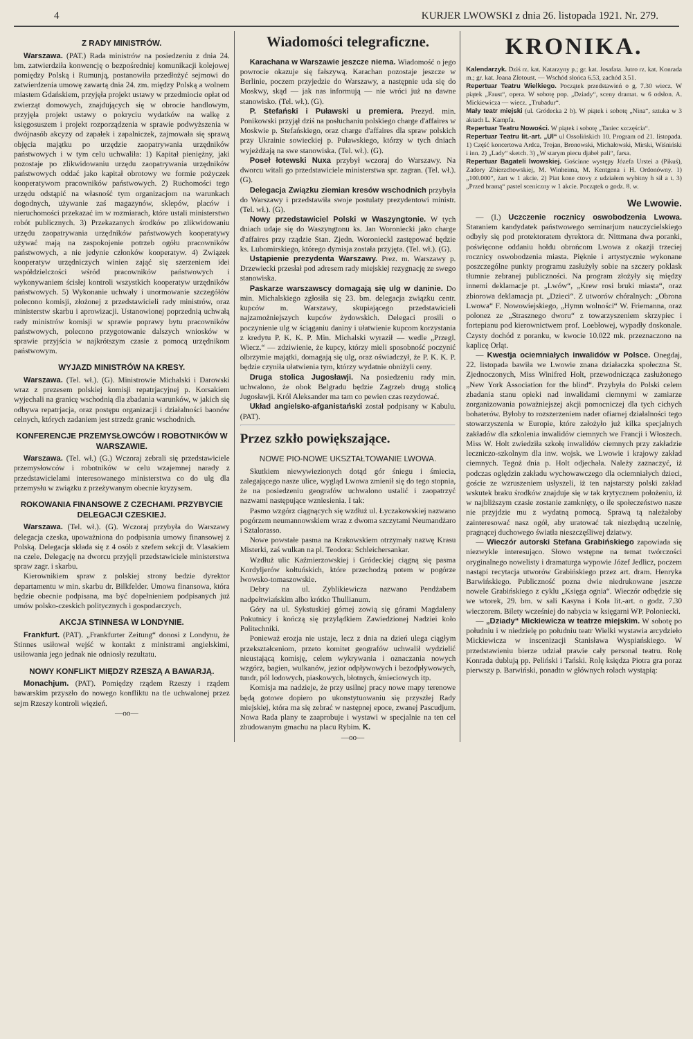4 KURJER LWOWSKI z dnia 26. listopada 1921. Nr. 279.
Z RADY MINISTRÓW.
Warszawa. (PAT.) Rada ministrów na posiedzeniu z dnia 24. bm. zatwierdziła konwencję o bezpośredniej komunikacji kolejowej pomiędzy Polską i Rumunją, postanowiła przedłożyć sejmowi do zatwierdzenia umowę zawartą dnia 24. zm. między Polską a wolnem miastem Gdańskiem, przyjęła projekt ustawy w przedmiocie opłat od zwierząt domowych, znajdujących się w obrocie handlowym, przyjęła projekt ustawy o pokryciu wydatków na walkę z księgosuszem i projekt rozporządzenia w sprawie podwyższenia w dwójnasób akcyzy od zapałek i zapalniczek, zajmowała się sprawą objęcia majątku po urzędzie zaopatrywania urzędników państwowych i w tym celu uchwaliła: 1) Kapitał pieniężny, jaki pozostaje po zlikwidowaniu urzędu zaopatrywania urzędników państwowych oddać jako kapitał obrotowy we formie pożyczek kooperatywom pracowników państwowych. 2) Ruchomości tego urzędu odstąpić na własność tym organizacjom na warunkach dogodnych, używanie zaś magazynów, sklepów, placów i nieruchomości przekazać im w rozmiarach, które ustali ministerstwo robót publicznych. 3) Przekazanych środków po zlikwidowaniu urzędu zaopatrywania urzędników państwowych kooperatywy używać mają na zaspokojenie potrzeb ogółu pracowników państwowych, a nie jedynie członków kooperatyw. 4) Związek kooperatyw urzędniczych winien zająć się szerzeniem idei współdzielczości wśród pracowników państwowych i wykonywaniem ścisłej kontroli wszystkich kooperatyw urzędników państwowych. 5) Wykonanie uchwały i unormowanie szczegółów polecono komisji, złożonej z przedstawicieli rady ministrów, oraz ministerstw skarbu i aprowizacji. Ustanowionej poprzednią uchwałą rady ministrów komisji w sprawie poprawy bytu pracowników państwowych, polecono przygotowanie dalszych wniosków w sprawie przyjścia w najkrótszym czasie z pomocą urzędnikom państwowym.
WYJAZD MINISTRÓW NA KRESY.
Warszawa. (Tel. wł.). (G). Ministrowie Michalski i Darowski wraz z prezesem polskiej komisji repatrjacyjnej p. Korsakiem wyjechali na granicę wschodnią dla zbadania warunków, w jakich się odbywa repatrjacja, oraz postępu organizacji i działalności baonów celnych, których zadaniem jest strzedz granic wschodnich.
KONFERENCJE PRZEMYSŁOWCÓW I ROBOTNIKÓW W WARSZAWIE.
Warszawa. (Tel. wł.) (G.) Wczoraj zebrali się przedstawiciele przemysłowców i robotników w celu wzajemnej narady z przedstawicielami interesowanego ministerstwa co do ulg dla przemysłu w związku z przeżywanym obecnie kryzysem.
ROKOWANIA FINANSOWE Z CZECHAMI. PRZYBYCIE DELEGACJI CZESKIEJ.
Warszawa. (Tel. wł.). (G). Wczoraj przybyła do Warszawy delegacja czeska, upoważniona do podpisania umowy finansowej z Polską. Delegacja składa się z 4 osób z szefem sekcji dr. Vlasakiem na czele. Delegację na dworcu przyjęli przedstawiciele ministerstwa spraw zagr. i skarbu.
Kierownikiem spraw z polskiej strony bedzie dyrektor departamentu w min. skarbu dr. Bilkfelder. Umowa finansowa, która będzie obecnie podpisana, ma być dopełnieniem podpisanych już umów polsko-czeskich politycznych i gospodarczych.
AKCJA STINNESA W LONDYNIE.
Frankfurt. (PAT). „Frankfurter Zeitung“ donosi z Londynu, że Stinnes usiłował wejść w kontakt z ministrami angielskimi, usiłowania jego jednak nie odniosły rezultatu.
NOWY KONFLIKT MIĘDZY RZESZĄ A BAWARJĄ.
Monachjum. (PAT). Pomiędzy rządem Rzeszy i rządem bawarskim przyszło do nowego konfliktu na tle uchwalonej przez sejm Rzeszy kontroli więzień.
—oo—
Wiadomości telegraficzne.
Karachana w Warszawie jeszcze niema. Wiadomość o jego powrocie okazuje się fałszywą. Karachan pozostaje jeszcze w Berlinie, poczem przyjedzie do Warszawy, a następnie uda się do Moskwy, skąd — jak nas informują — nie wróci już na dawne stanowisko. (Tel. wł.). (G).
P. Stefański i Puławski u premiera. Prezyd. min. Ponikowski przyjął dziś na posłuchaniu polskiego charge d'affaires w Moskwie p. Stefańskiego, oraz charge d'affaires dla spraw polskich przy Ukrainie sowieckiej p. Puławskiego, którzy w tych dniach wyjeżdżają na swe stanowiska. (Tel. wł.). (G).
Poseł łotewski Nuxa przybył wczoraj do Warszawy. Na dworcu witali go przedstawiciele ministerstwa spr. zagran. (Tel. wł.). (G).
Delegacja Związku ziemian kresów wschodnich przybyła do Warszawy i przedstawiła swoje postulaty prezydentowi ministr. (Tel. wł.). (G).
Nowy przedstawiciel Polski w Waszyngtonie. W tych dniach udaje się do Waszyngtonu ks. Jan Woroniecki jako charge d'affaires przy rządzie Stan. Zjedn. Woronieckl zastępować będzie ks. Lubomirskiego, którego dymisja została przyjęta. (Tel. wł.). (G).
Ustąpienie prezydenta Warszawy. Prez. m. Warszawy p. Drzewiecki przesłał pod adresem rady miejskiej rezygnację ze swego stanowiska.
Paskarze warszawscy domagają się ulg w daninie. Do min. Michalskiego zgłosiła się 23. bm. delegacja związku centr. kupców m. Warszawy, skupiającego przedstawicieli najzamożniejszych kupców żydowskich. Delegaci prosili o poczynienie ulg w ściąganiu daniny i ułatwienie kupcom korzystania z kredytu P. K. K. P. Min. Michalski wyraził — wedle „Przegl. Wiecz.“ — zdziwienie, że kupcy, którzy mieli sposobność poczynić olbrzymie majątki, domagają się ulg, oraz oświadczył, że P. K. K. P. będzie czyniła ułatwienia tym, którzy wydatnie obniżyli ceny.
Druga stolica Jugosławji. Na posiedzeniu rady min. uchwalono, że obok Belgradu będzie Zagrzeb drugą stolicą Jugosławji. Król Aleksander ma tam co pewien czas rezydować.
Układ angielsko-afganistański został podpisany w Kabulu. (PAT).
Przez szkło powiększające.
NOWE PIO-NOWE UKSZTAŁTOWANIE LWOWA.
Skutkiem niewywiezionych dotąd gór śniegu i śmiecia, zalegającego nasze ulice, wygląd Lwowa zmienił się do tego stopnia, że na posiedzeniu geografów uchwalono ustalić i zaopatrzyć nazwami następujące wzniesienia. I tak:
Pasmo wzgórz ciągnących się wzdłuż ul. Łyczakowskiej nazwano pogórzem neumannowskiem wraz z dwoma szczytami Neumandżaro i Sztalorasso.
Nowe powstałe pasma na Krakowskiem otrzymały nazwę Krasu Misterki, zaś wulkan na pl. Teodora: Schleichersankar.
Wzdłuż ulic Kaźmierzowskiej i Gródeckiej ciągną się pasma Kordyljerów kołtuńskich, które przechodzą potem w pogórze lwowsko-tomaszowskie.
Debry na ul. Zyblikiewicza nazwano Pendżabem nadpełtwiańskim albo krótko Thullianum.
Góry na ul. Sykstuskiej górnej zowią się górami Magdaleny Pokutnicy i kończą się przylądkiem Zawiedzionej Nadziei koło Politechniki.
Ponieważ erozja nie ustaje, lecz z dnia na dzień ulega ciągłym przekształceniom, przeto komitet geografów uchwalił wydzielić nieustającą komisję, celem wykrywania i oznaczania nowych wzgórz, bagien, wulkanów, jezior odpływowych i bezodpływowych, tundr, pól lodowych, piaskowych, błotnych, śmieciowych itp.
Komisja ma nadzieje, że przy usilnej pracy nowe mapy terenowe będą gotowe dopiero po ukonstytuowaniu się przyszłej Rady miejskiej, która ma się zebrać w następnej epoce, zwanej Pascudjum. Nowa Rada plany te zaaprobuje i wystawi w specjalnie na ten cel zbudowanym gmachu na placu Rybim. K.
—oo—
KRONIKA.
Kalendarzyk. Dziś rz. kat. Katarzyny p.; gr. kat. Josafata. Jutro rz. kat. Konrada m.; gr. kat. Joana Złotoust. — Wschód słońca 6.53, zachód 3.51.
Repertuar Teatru Wielkiego. Początek przedstawień o g. 7.30 wiecz. W piątek „Faust“, opera. W sobotę pop. „Dziady“, sceny dramat. w 6 odsłon. A. Mickiewicza — wiecz. „Trubadur“.
Mały teatr miejski (ul. Gródecka 2 b). W piątek i sobotę „Nina“, sztuka w 3 aktach L. Kampfa.
Repertuar Teatru Nowości. W piątek i sobotę „Taniec szczęścia“.
Repertuar Teatru lit.-art. „Ul“ ul Ossolińskich 10. Program od 21. listopada. 1) Część koncertowa Ardca, Trojan, Bronowski, Michałowski, Mirski, Wiśniński i inn. 2) „Lady“ sketch. 3) „W starym piecu djabeł pali“, farsa.
Repertuar Bagateli lwowskiej. Gościnne występy Józefa Urstei a (Pikuś), Zadory Zbierzchowskiej, M. Winheima, M. Kentgena i H. Ordonówny. 1) „100.000“, żart w 1 akcie. 2) Piat kone ctovy z udziałem wybitny h sił a t. 3) „Przed bramą“ pastel sceniczny w 1 akcie. Początek o godz. 8. w.
We Lwowie.
— (I.) Uczczenie rocznicy oswobodzenia Lwowa. Staraniem kandydatek państwowego seminarjum nauczycielskiego odbyły się pod protektoratem dyrektora dr. Nittmana dwa poranki, poświęcone oddaniu hołdu obrońcom Lwowa z okazji trzeciej rocznicy oswobodzenia miasta. Pięknie i artystycznie wykonane poszczególne punkty programu zasłużyły sobie na szczery poklask tłumnie zebranej publiczności. Na program złożyły się między innemi deklamacje pt. „Lwów“, „Krew rosi bruki miasta“, oraz zbiorowa deklamacja pt. „Dzieci“. Z utworów chóralnych: „Obrona Lwowa“ F. Nowowiejskiego, „Hymn wolności“ W. Friemanna, oraz polonez ze „Strasznego dworu“ z towarzyszeniem skrzypiec i fortepianu pod kierownictwem prof. Loebłowej, wypadły doskonale. Czysty dochód z poranku, w kwocie 10.022 mk. przeznaczono na kaplicę Orląt.
— Kwestja ociemniałych inwalidów w Polsce. Onegdaj, 22. listopada bawiła we Lwowie znana działaczka społeczna St. Zjednoczonych, Miss Winifred Holt, przewodnicząca zasłużonego „New York Association for the blind“. Przybyła do Polski celem zbadania stanu opieki nad inwalidami ciemnymi w zamiarze zorganizowania poważniejszej akcji pomocniczej dla tych cichych bohaterów. Byłoby to rozszerzeniem nader ofiarnej działalności tego stowarzyszenia w Europie, które założyło już kilka specjalnych zakładów dla szkolenia inwalidów ciemnych we Francji i Włoszech. Miss W. Holt zwiedziła szkołę inwalidów ciemnych przy zakładzie leczniczo-szkolnym dla inw. wojsk. we Lwowie i krajowy zakład ciemnych. Tegoż dnia p. Holt odjechała. Należy zaznaczyć, iż podczas oględzin zakładu wychowawczego dla ociemniałych dzieci, goście ze wzruszeniem usłyszeli, iż ten najstarszy polski zakład wskutek braku środków znajduje się w tak krytycznem położeniu, iż w najbliższym czasie zostanie zamknięty, o ile społeczeństwo nasze nie przyjdzie mu z wydatną pomocą. Sprawą tą należałoby zainteresować nasz ogół, aby uratować tak niezbędną uczelnię, pragnącej duchowego światła nieszczęśliwej dziatwy.
— Wieczór autorski Stefana Grabińskiego zapowiada się niezwykle interesująco. Słowo wstępne na temat twórczości oryginalnego nowelisty i dramaturga wypowie Józef Jedlicz, poczem nastąpi recytacja utworów Grabińskiego przez art. dram. Henryka Barwińskiego. Publiczność pozna dwie niedrukowane jeszcze nowele Grabińskiego z cyklu „Księga ognia“. Wieczór odbędzie się we wtorek, 29. bm. w sali Kasyna i Koła lit.-art. o godz. 7.30 wieczorem. Bilety wcześniej do nabycia w księgarni WP. Poloniecki.
— „Dziady“ Mickiewicza w teatrze miejskim. W sobotę po południu i w niedzielę po południu teatr Wielki wystawia arcydzieło Mickiewicza w inscenizacji Stanisława Wyspiańskiego. W przedstawieniu bierze udział prawie cały personal teatru. Rolę Konrada dublują pp. Peliński i Tański. Rolę księdza Piotra gra poraz pierwszy p. Barwiński, ponadto w głównych rolach wystąpią: